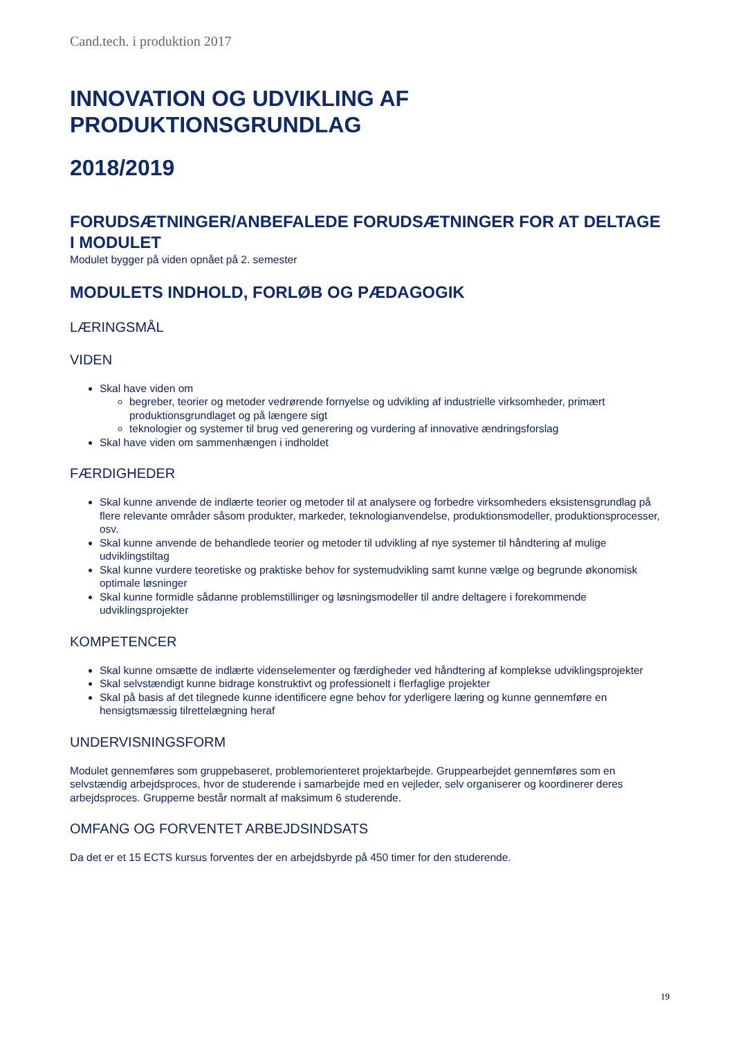Cand.tech. i produktion 2017
INNOVATION OG UDVIKLING AF
PRODUKTIONSGRUNDLAG
2018/2019
FORUDSÆTNINGER/ANBEFALEDE FORUDSÆTNINGER FOR AT DELTAGE I MODULET
Modulet bygger på viden opnået på 2. semester
MODULETS INDHOLD, FORLØB OG PÆDAGOGIK
LÆRINGSMÅL
VIDEN
Skal have viden om
begreber, teorier og metoder vedrørende fornyelse og udvikling af industrielle virksomheder, primært produktionsgrundlaget og på længere sigt
teknologier og systemer til brug ved generering og vurdering af innovative ændringsforslag
Skal have viden om sammenhængen i indholdet
FÆRDIGHEDER
Skal kunne anvende de indlærte teorier og metoder til at analysere og forbedre virksomheders eksistensgrundlag på flere relevante områder såsom produkter, markeder, teknologianvendelse, produktionsmodeller, produktionsprocesser, osv.
Skal kunne anvende de behandlede teorier og metoder til udvikling af nye systemer til håndtering af mulige udviklingstiltag
Skal kunne vurdere teoretiske og praktiske behov for systemudvikling samt kunne vælge og begrunde økonomisk optimale løsninger
Skal kunne formidle sådanne problemstillinger og løsningsmodeller til andre deltagere i forekommende udviklingsprojekter
KOMPETENCER
Skal kunne omsætte de indlærte videnselementer og færdigheder ved håndtering af komplekse udviklingsprojekter
Skal selvstændigt kunne bidrage konstruktivt og professionelt i flerfaglige projekter
Skal på basis af det tilegnede kunne identificere egne behov for yderligere læring og kunne gennemføre en hensigtsmæssig tilrettelægning heraf
UNDERVISNINGSFORM
Modulet gennemføres som gruppebaseret, problemorienteret projektarbejde. Gruppearbejdet gennemføres som en selvstændig arbejdsproces, hvor de studerende i samarbejde med en vejleder, selv organiserer og koordinerer deres arbejdsproces. Grupperne består normalt af maksimum 6 studerende.
OMFANG OG FORVENTET ARBEJDSINDSATS
Da det er et 15 ECTS kursus forventes der en arbejdsbyrde på 450 timer for den studerende.
19